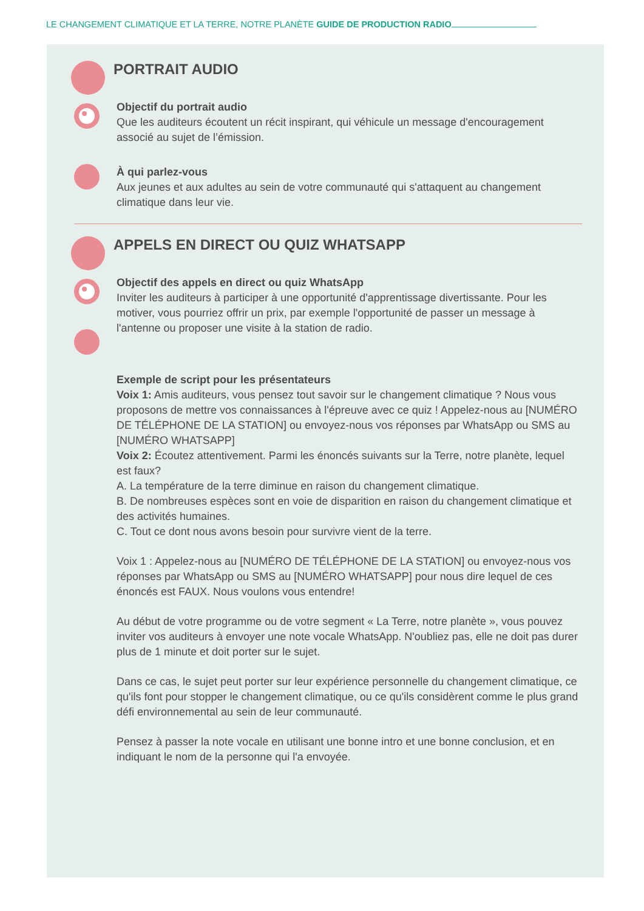LE CHANGEMENT CLIMATIQUE ET LA TERRE, NOTRE PLANÈTE GUIDE DE PRODUCTION RADIO
PORTRAIT AUDIO
Objectif du portrait audio
Que les auditeurs écoutent un récit inspirant, qui véhicule un message d'encouragement associé au sujet de l’émission.
À qui parlez-vous
Aux jeunes et aux adultes au sein de votre communauté qui s'attaquent au changement climatique dans leur vie.
APPELS EN DIRECT OU QUIZ WHATSAPP
Objectif des appels en direct ou quiz WhatsApp
Inviter les auditeurs à participer à une opportunité d'apprentissage divertissante. Pour les motiver, vous pourriez offrir un prix, par exemple l'opportunité de passer un message à l'antenne ou proposer une visite à la station de radio.
Exemple de script pour les présentateurs
Voix 1: Amis auditeurs, vous pensez tout savoir sur le changement climatique ? Nous vous proposons de mettre vos connaissances à l'épreuve avec ce quiz ! Appelez-nous au [NUMÉRO DE TÉLÉPHONE DE LA STATION] ou envoyez-nous vos réponses par WhatsApp ou SMS au [NUMÉRO WHATSAPP]
Voix 2: Écoutez attentivement. Parmi les énoncés suivants sur la Terre, notre planète, lequel est faux?
A. La température de la terre diminue en raison du changement climatique.
B. De nombreuses espèces sont en voie de disparition en raison du changement climatique et des activités humaines.
C. Tout ce dont nous avons besoin pour survivre vient de la terre.
Voix 1 : Appelez-nous au [NUMÉRO DE TÉLÉPHONE DE LA STATION] ou envoyez-nous vos réponses par WhatsApp ou SMS au [NUMÉRO WHATSAPP] pour nous dire lequel de ces énoncés est FAUX. Nous voulons vous entendre!
Au début de votre programme ou de votre segment « La Terre, notre planète », vous pouvez inviter vos auditeurs à envoyer une note vocale WhatsApp. N'oubliez pas, elle ne doit pas durer plus de 1 minute et doit porter sur le sujet.
Dans ce cas, le sujet peut porter sur leur expérience personnelle du changement climatique, ce qu'ils font pour stopper le changement climatique, ou ce qu'ils considèrent comme le plus grand défi environnemental au sein de leur communauté.
Pensez à passer la note vocale en utilisant une bonne intro et une bonne conclusion, et en indiquant le nom de la personne qui l'a envoyée.